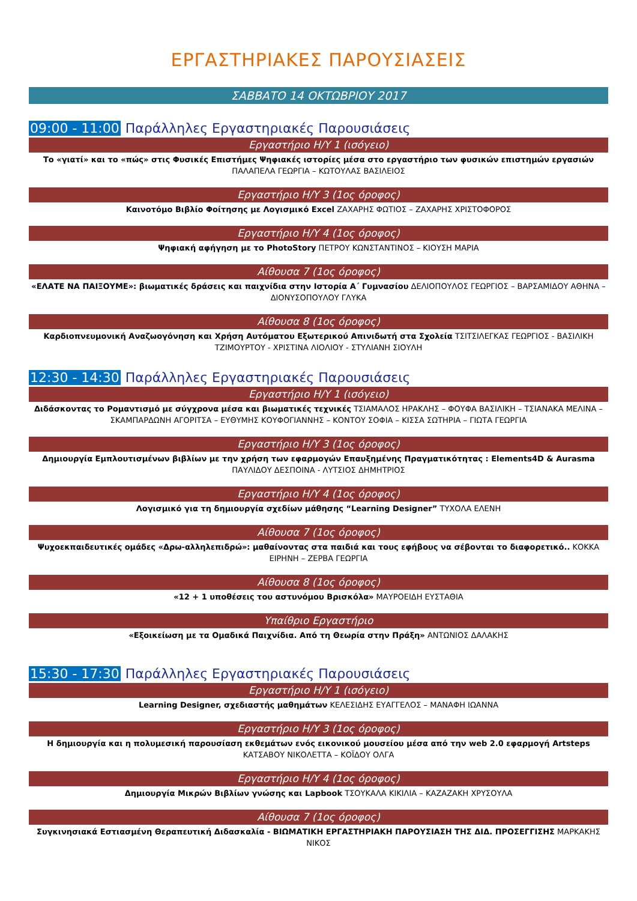ΕΡΓΑΣΤΗΡΙΑΚΕΣ ΠΑΡΟΥΣΙΑΣΕΙΣ
ΣΑΒΒΑΤΟ 14 ΟΚΤΩΒΡΙΟΥ 2017
09:00 - 11:00 Παράλληλες Εργαστηριακές Παρουσιάσεις
Εργαστήριο Η/Υ 1 (ισόγειο)
Το «γιατί» και το «πώς» στις Φυσικές Επιστήμες Ψηφιακές ιστορίες μέσα στο εργαστήριο των φυσικών επιστημών εργασιών ΠΑΛΑΠΕΛΑ ΓΕΩΡΓΙΑ – ΚΩΤΟΥΛΑΣ ΒΑΣΙΛΕΙΟΣ
Εργαστήριο Η/Υ 3 (1ος όροφος)
Καινοτόμο Βιβλίο Φοίτησης με Λογισμικό Excel ΖΑΧΑΡΗΣ ΦΩΤΙΟΣ – ΖΑΧΑΡΗΣ ΧΡΙΣΤΟΦΟΡΟΣ
Εργαστήριο Η/Υ 4 (1ος όροφος)
Ψηφιακή αφήγηση με το PhotoStory ΠΕΤΡΟΥ ΚΩΝΣΤΑΝΤΙΝΟΣ – ΚΙΟΥΣΗ ΜΑΡΙΑ
Αίθουσα 7 (1ος όροφος)
«ΕΛΑΤΕ ΝΑ ΠΑΙΞΟΥΜΕ»: βιωματικές δράσεις και παιχνίδια στην Ιστορία Α΄ Γυμνασίου ΔΕΛΙΟΠΟΥΛΟΣ ΓΕΩΡΓΙΟΣ – ΒΑΡΣΑΜΙΔΟΥ ΑΘΗΝΑ – ΔΙΟΝΥΣΟΠΟΥΛΟΥ ΓΛΥΚΑ
Αίθουσα 8 (1ος όροφος)
Καρδιοπνευμονική Αναζωογόνηση και Χρήση Αυτόματου Εξωτερικού Απινιδωτή στα Σχολεία ΤΣΙΤΣΙΛΕΓΚΑΣ ΓΕΩΡΓΙΟΣ - ΒΑΣΙΛΙΚΗ ΤΖΙΜΟΥΡΤΟΥ - ΧΡΙΣΤΙΝΑ ΛΙΟΛΙΟΥ - ΣΤΥΛΙΑΝΗ ΣΙΟΥΛΗ
12:30 - 14:30 Παράλληλες Εργαστηριακές Παρουσιάσεις
Εργαστήριο Η/Υ 1 (ισόγειο)
Διδάσκοντας το Ρομαντισμό με σύγχρονα μέσα και βιωματικές τεχνικές ΤΣΙΑΜΑΛΟΣ ΗΡΑΚΛΗΣ – ΦΟΥΦΑ ΒΑΣΙΛΙΚΗ – ΤΣΙΑΝΑΚΑ ΜΕΛΙΝΑ – ΣΚΑΜΠΑΡΔΩΝΗ ΑΓΟΡΙΤΣΑ – ΕΥΘΥΜΗΣ ΚΟΥΦΟΓΙΑΝΝΗΣ – ΚΟΝΤΟΥ ΣΟΦΙΑ – ΚΙΣΣΑ ΣΩΤΗΡΙΑ – ΓΙΩΤΑ ΓΕΩΡΓΙΑ
Εργαστήριο Η/Υ 3 (1ος όροφος)
Δημιουργία Εμπλουτισμένων βιβλίων με την χρήση των εφαρμογών Επαυξημένης Πραγματικότητας : Elements4D & Aurasma ΠΑΥΛΙΔΟΥ ΔΕΣΠΟΙΝΑ - ΛΥΤΣΙΟΣ ΔΗΜΗΤΡΙΟΣ
Εργαστήριο Η/Υ 4 (1ος όροφος)
Λογισμικό για τη δημιουργία σχεδίων μάθησης “Learning Designer” ΤΥΧΟΛΑ ΕΛΕΝΗ
Αίθουσα 7 (1ος όροφος)
Ψυχοεκπαιδευτικές ομάδες «Δρω-αλληλεπιδρώ»: μαθαίνοντας στα παιδιά και τους εφήβους να σέβονται το διαφορετικό.. ΚΟΚΚΑ ΕΙΡΗΝΗ – ΖΕΡΒΑ ΓΕΩΡΓΙΑ
Αίθουσα 8 (1ος όροφος)
«12 + 1 υποθέσεις του αστυνόμου Βρισκόλα» ΜΑΥΡΟΕΙΔΗ ΕΥΣΤΑΘΙΑ
Υπαίθριο Εργαστήριο
«Εξοικείωση με τα Ομαδικά Παιχνίδια. Από τη Θεωρία στην Πράξη» ΑΝΤΩΝΙΟΣ ΔΑΛΑΚΗΣ
15:30 - 17:30 Παράλληλες Εργαστηριακές Παρουσιάσεις
Εργαστήριο Η/Υ 1 (ισόγειο)
Learning Designer, σχεδιαστής μαθημάτων ΚΕΛΕΣΙΔΗΣ ΕΥΑΓΓΕΛΟΣ – ΜΑΝΑΦΗ ΙΩΑΝΝΑ
Εργαστήριο Η/Υ 3 (1ος όροφος)
Η δημιουργία και η πολυμεσική παρουσίαση εκθεμάτων ενός εικονικού μουσείου μέσα από την web 2.0 εφαρμογή Artsteps ΚΑΤΣΑΒΟΥ ΝΙΚΟΛΕΤΤΑ – ΚΟΪΔΟΥ ΟΛΓΑ
Εργαστήριο Η/Υ 4 (1ος όροφος)
Δημιουργία Μικρών Βιβλίων γνώσης και Lapbook ΤΣΟΥΚΑΛΑ ΚΙΚΙΛΙΑ – ΚΑΖΑΖΑΚΗ ΧΡΥΣΟΥΛΑ
Αίθουσα 7 (1ος όροφος)
Συγκινησιακά Εστιασμένη Θεραπευτική Διδασκαλία - ΒΙΩΜΑΤΙΚΗ ΕΡΓΑΣΤΗΡΙΑΚΗ ΠΑΡΟΥΣΙΑΣΗ ΤΗΣ ΔΙΔ. ΠΡΟΣΕΓΓΙΣΗΣ ΜΑΡΚΑΚΗΣ ΝΙΚΟΣ